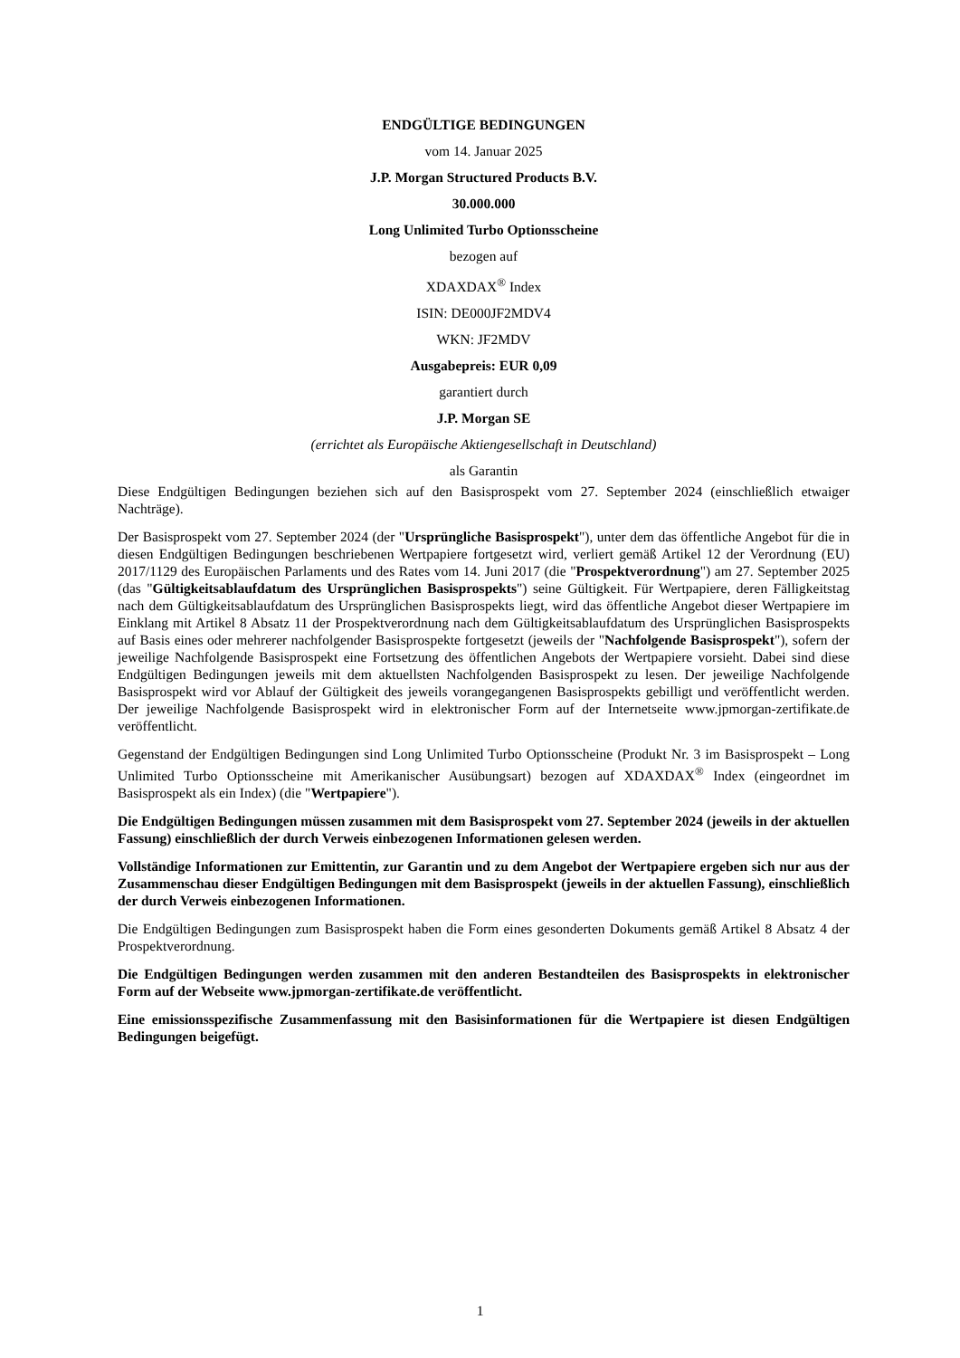ENDGÜLTIGE BEDINGUNGEN
vom 14. Januar 2025
J.P. Morgan Structured Products B.V.
30.000.000
Long Unlimited Turbo Optionsscheine
bezogen auf
XDAXDAX<sup>®</sup> Index
ISIN: DE000JF2MDV4
WKN: JF2MDV
Ausgabepreis: EUR 0,09
garantiert durch
J.P. Morgan SE
(errichtet als Europäische Aktiengesellschaft in Deutschland)
als Garantin
Diese Endgültigen Bedingungen beziehen sich auf den Basisprospekt vom 27. September 2024 (einschließlich etwaiger Nachträge).
Der Basisprospekt vom 27. September 2024 (der "Ursprüngliche Basisprospekt"), unter dem das öffentliche Angebot für die in diesen Endgültigen Bedingungen beschriebenen Wertpapiere fortgesetzt wird, verliert gemäß Artikel 12 der Verordnung (EU) 2017/1129 des Europäischen Parlaments und des Rates vom 14. Juni 2017 (die "Prospektverordnung") am 27. September 2025 (das "Gültigkeitsablaufdatum des Ursprünglichen Basisprospekts") seine Gültigkeit. Für Wertpapiere, deren Fälligkeitstag nach dem Gültigkeitsablaufdatum des Ursprünglichen Basisprospekts liegt, wird das öffentliche Angebot dieser Wertpapiere im Einklang mit Artikel 8 Absatz 11 der Prospektverordnung nach dem Gültigkeitsablaufdatum des Ursprünglichen Basisprospekts auf Basis eines oder mehrerer nachfolgender Basisprospekte fortgesetzt (jeweils der "Nachfolgende Basisprospekt"), sofern der jeweilige Nachfolgende Basisprospekt eine Fortsetzung des öffentlichen Angebots der Wertpapiere vorsieht. Dabei sind diese Endgültigen Bedingungen jeweils mit dem aktuellsten Nachfolgenden Basisprospekt zu lesen. Der jeweilige Nachfolgende Basisprospekt wird vor Ablauf der Gültigkeit des jeweils vorangegangenen Basisprospekts gebilligt und veröffentlicht werden. Der jeweilige Nachfolgende Basisprospekt wird in elektronischer Form auf der Internetseite www.jpmorgan-zertifikate.de veröffentlicht.
Gegenstand der Endgültigen Bedingungen sind Long Unlimited Turbo Optionsscheine (Produkt Nr. 3 im Basisprospekt – Long Unlimited Turbo Optionsscheine mit Amerikanischer Ausübungsart) bezogen auf XDAXDAX<sup>®</sup> Index (eingeordnet im Basisprospekt als ein Index) (die "Wertpapiere").
Die Endgültigen Bedingungen müssen zusammen mit dem Basisprospekt vom 27. September 2024 (jeweils in der aktuellen Fassung) einschließlich der durch Verweis einbezogenen Informationen gelesen werden.
Vollständige Informationen zur Emittentin, zur Garantin und zu dem Angebot der Wertpapiere ergeben sich nur aus der Zusammenschau dieser Endgültigen Bedingungen mit dem Basisprospekt (jeweils in der aktuellen Fassung), einschließlich der durch Verweis einbezogenen Informationen.
Die Endgültigen Bedingungen zum Basisprospekt haben die Form eines gesonderten Dokuments gemäß Artikel 8 Absatz 4 der Prospektverordnung.
Die Endgültigen Bedingungen werden zusammen mit den anderen Bestandteilen des Basisprospekts in elektronischer Form auf der Webseite www.jpmorgan-zertifikate.de veröffentlicht.
Eine emissionsspezifische Zusammenfassung mit den Basisinformationen für die Wertpapiere ist diesen Endgültigen Bedingungen beigefügt.
1